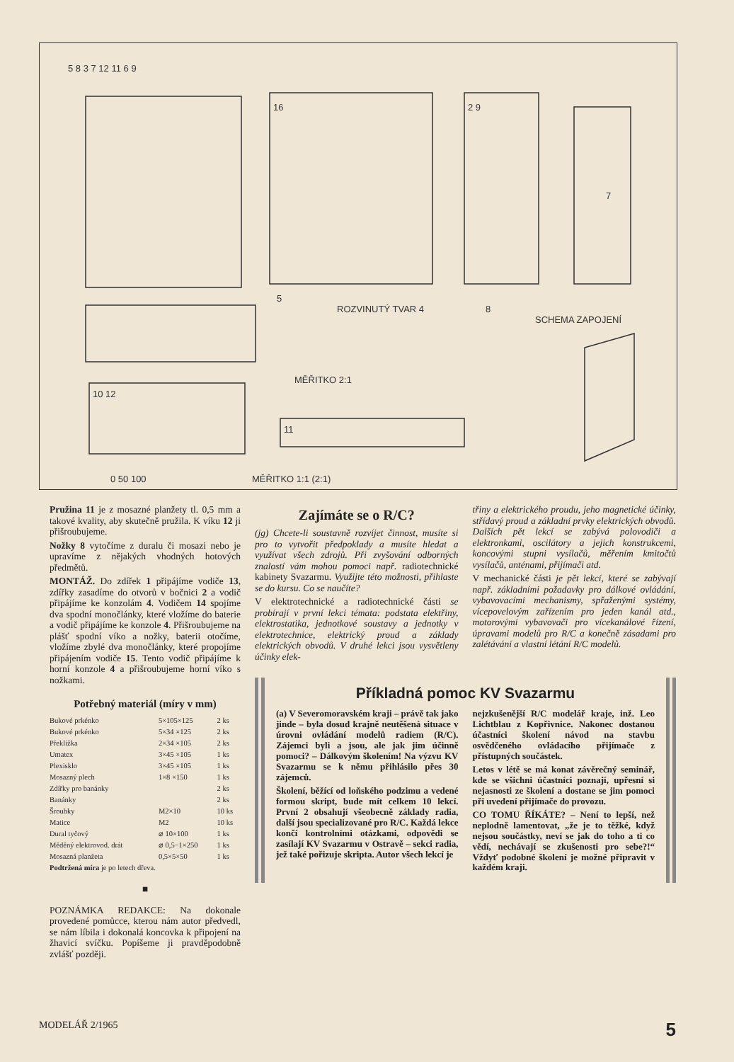5 8 3 7 12 11 6 9
16
2 9
7
ROZVINUTÝ TVAR 4
5
8
SCHEMA ZAPOJENÍ
MĚŘITKO 2:1
10 12
11
0 50 100
MĚŘITKO 1:1 (2:1)
Pružina 11 je z mosazné planžety tl. 0,5 mm a takové kvality, aby skutečně pružila. K víku 12 ji přišroubujeme.
Nožky 8 vytočíme z duralu či mosazi nebo je upravíme z nějakých vhodných hotových předmětů.
MONTÁŽ. Do zdířek 1 připájíme vodiče 13, zdířky zasadíme do otvorů v bočnici 2 a vodič připájíme ke konzolám 4. Vodičem 14 spojíme dva spodní monočlánky, které vložíme do baterie a vodič připájíme ke konzole 4. Přišroubujeme na plášť spodní víko a nožky, baterii otočíme, vložíme zbylé dva monočlánky, které propojíme připájením vodiče 15. Tento vodič připájíme k horní konzole 4 a přišroubujeme horní víko s nožkami.
Potřebný materiál (míry v mm)
| Bukové prkénko | 5×105×125 | 2 ks |
| Bukové prkénko | 5×34 ×125 | 2 ks |
| Překližka | 2×34 ×105 | 2 ks |
| Umatex | 3×45 ×105 | 1 ks |
| Plexisklo | 3×45 ×105 | 1 ks |
| Mosazný plech | 1×8 ×150 | 1 ks |
| Zdířky pro banánky | | 2 ks |
| Banánky | | 2 ks |
| Šroubky | M2×10 | 10 ks |
| Matice | M2 | 10 ks |
| Dural tyčový | ⌀ 10×100 | 1 ks |
| Měděný elektrovod. drát | ⌀ 0,5−1×250 | 1 ks |
| Mosazná planžeta | 0,5×5×50 | 1 ks |
| Podtržená míra je po letech dřeva. | | |
■
POZNÁMKA REDAKCE: Na dokonale provedené pomůcce, kterou nám autor předvedl, se nám líbila i dokonalá koncovka k připojení na žhavicí svíčku. Popíšeme ji pravděpodobně zvlášť později.
Zajímáte se o R/C?
(jg) Chcete-li soustavně rozvíjet činnost, musíte si pro to vytvořit předpoklady a musíte hledat a využívat všech zdrojů. Při zvyšování odborných znalostí vám mohou pomoci např. radiotechnické kabinety Svazarmu. Využijte této možnosti, přihlaste se do kursu. Co se naučíte?
V elektrotechnické a radiotechnické části se probírají v první lekci témata: podstata elektřiny, elektrostatika, jednotkové soustavy a jednotky v elektrotechnice, elektrický proud a základy elektrických obvodů. V druhé lekci jsou vysvětleny účinky elek-
třiny a elektrického proudu, jeho magnetické účinky, střídavý proud a základní prvky elektrických obvodů. Dalších pět lekcí se zabývá polovodiči a elektronkami, oscilátory a jejich konstrukcemi, koncovými stupni vysílačů, měřením kmitočtů vysílačů, anténami, přijímači atd.
V mechanické části je pět lekcí, které se zabývají např. základními požadavky pro dálkové ovládání, vybavovacími mechanismy, spřaženými systémy, vícepovelovým zařízením pro jeden kanál atd., motorovými vybavovači pro vícekanálové řízení, úpravami modelů pro R/C a konečně zásadami pro zalétávání a vlastní létání R/C modelů.
Příkladná pomoc KV Svazarmu
(a) V Severomoravském kraji – právě tak jako jinde – byla dosud krajně neutěšená situace v úrovni ovládání modelů radiem (R/C). Zájemci byli a jsou, ale jak jim účinně pomoci? – Dálkovým školením! Na výzvu KV Svazarmu se k němu přihlásilo přes 30 zájemců.
Školení, běžící od loňského podzimu a vedené formou skript, bude mít celkem 10 lekcí. První 2 obsahují všeobecně základy radia, další jsou specializované pro R/C. Každá lekce končí kontrolními otázkami, odpovědi se zasílají KV Svazarmu v Ostravě – sekci radia, jež také pořizuje skripta. Autor všech lekcí je
nejzkušenější R/C modelář kraje, inž. Leo Lichtblau z Kopřivnice. Nakonec dostanou účastníci školení návod na stavbu osvědčeného ovládacího přijímače z přístupných součástek.
Letos v létě se má konat závěrečný seminář, kde se všichni účastníci poznají, upřesní si nejasnosti ze školení a dostane se jim pomoci při uvedení přijímače do provozu.
CO TOMU ŘÍKÁTE? – Není to lepší, než neplodně lamentovat, „že je to těžké, když nejsou součástky, neví se jak do toho a ti co vědí, nechávají se zkušenosti pro sebe?!“ Vždyť podobné školení je možné připravit v každém kraji.
MODELÁŘ 2/1965 5